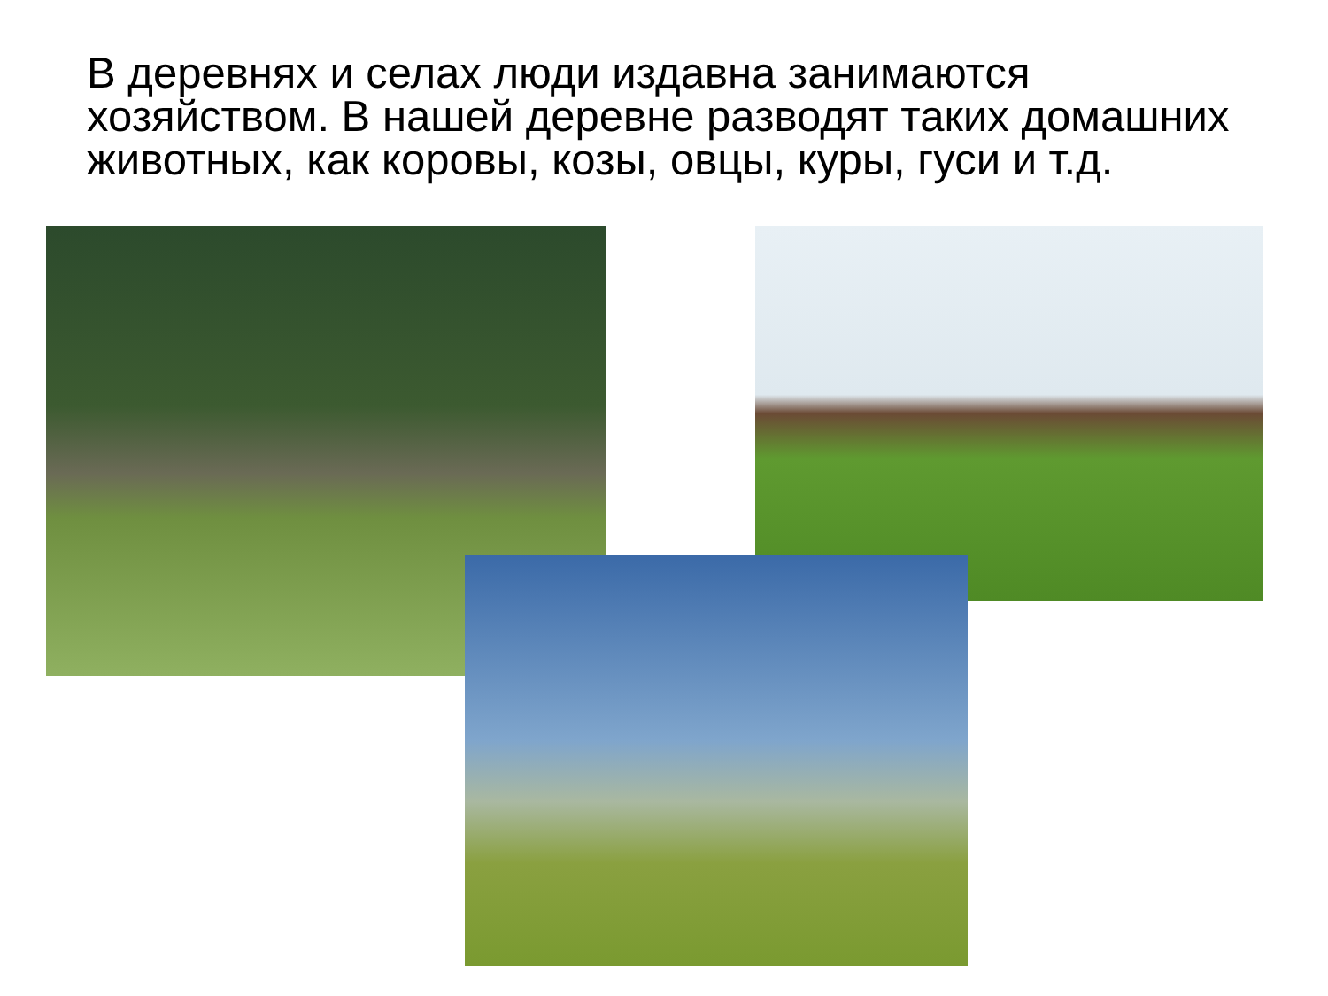В деревнях и селах люди издавна занимаются хозяйством. В нашей деревне разводят таких домашних животных, как коровы, козы, овцы, куры, гуси и т.д.